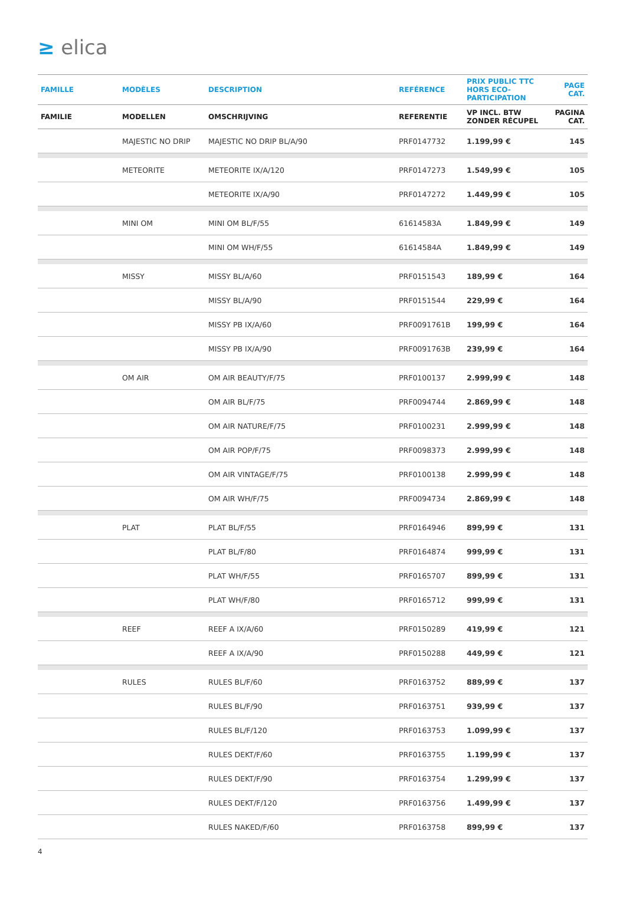≥ elica
| FAMILLE | MODÈLES | DESCRIPTION | REFÉRENCE | PRIX PUBLIC TTC HORS ECO-PARTICIPATION | PAGE CAT. |
| --- | --- | --- | --- | --- | --- |
| FAMILIE | MODELLEN | OMSCHRIJVING | REFERENTIE | VP INCL. BTW ZONDER RÉCUPEL | PAGINA CAT. |
| | MAJESTIC NO DRIP | MAJESTIC NO DRIP BL/A/90 | PRF0147732 | 1.199,99 € | 145 |
| | METEORITE | METEORITE IX/A/120 | PRF0147273 | 1.549,99 € | 105 |
| | | METEORITE IX/A/90 | PRF0147272 | 1.449,99 € | 105 |
| | MINI OM | MINI OM BL/F/55 | 61614583A | 1.849,99 € | 149 |
| | | MINI OM WH/F/55 | 61614584A | 1.849,99 € | 149 |
| | MISSY | MISSY BL/A/60 | PRF0151543 | 189,99 € | 164 |
| | | MISSY BL/A/90 | PRF0151544 | 229,99 € | 164 |
| | | MISSY PB IX/A/60 | PRF0091761B | 199,99 € | 164 |
| | | MISSY PB IX/A/90 | PRF0091763B | 239,99 € | 164 |
| | OM AIR | OM AIR BEAUTY/F/75 | PRF0100137 | 2.999,99 € | 148 |
| | | OM AIR BL/F/75 | PRF0094744 | 2.869,99 € | 148 |
| | | OM AIR NATURE/F/75 | PRF0100231 | 2.999,99 € | 148 |
| | | OM AIR POP/F/75 | PRF0098373 | 2.999,99 € | 148 |
| | | OM AIR VINTAGE/F/75 | PRF0100138 | 2.999,99 € | 148 |
| | | OM AIR WH/F/75 | PRF0094734 | 2.869,99 € | 148 |
| | PLAT | PLAT BL/F/55 | PRF0164946 | 899,99 € | 131 |
| | | PLAT BL/F/80 | PRF0164874 | 999,99 € | 131 |
| | | PLAT WH/F/55 | PRF0165707 | 899,99 € | 131 |
| | | PLAT WH/F/80 | PRF0165712 | 999,99 € | 131 |
| | REEF | REEF A IX/A/60 | PRF0150289 | 419,99 € | 121 |
| | | REEF A IX/A/90 | PRF0150288 | 449,99 € | 121 |
| | RULES | RULES BL/F/60 | PRF0163752 | 889,99 € | 137 |
| | | RULES BL/F/90 | PRF0163751 | 939,99 € | 137 |
| | | RULES BL/F/120 | PRF0163753 | 1.099,99 € | 137 |
| | | RULES DEKT/F/60 | PRF0163755 | 1.199,99 € | 137 |
| | | RULES DEKT/F/90 | PRF0163754 | 1.299,99 € | 137 |
| | | RULES DEKT/F/120 | PRF0163756 | 1.499,99 € | 137 |
| | | RULES NAKED/F/60 | PRF0163758 | 899,99 € | 137 |
4